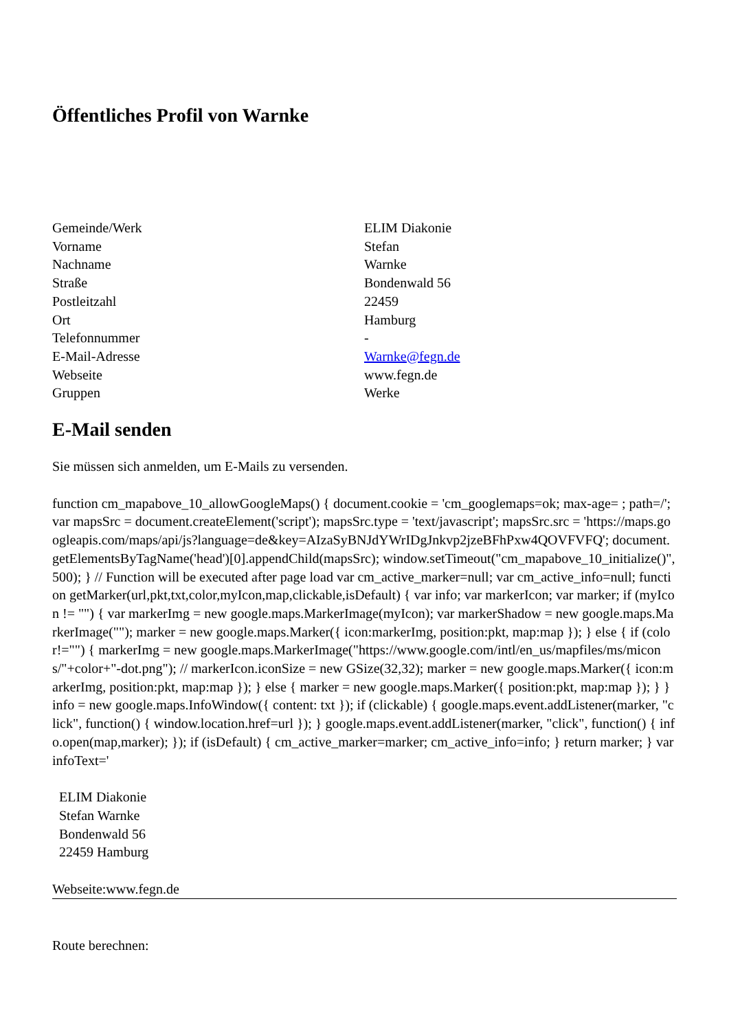Öffentliches Profil von Warnke
| Gemeinde/Werk | ELIM Diakonie |
| Vorname | Stefan |
| Nachname | Warnke |
| Straße | Bondenwald 56 |
| Postleitzahl | 22459 |
| Ort | Hamburg |
| Telefonnummer | - |
| E-Mail-Adresse | Warnke@fegn.de |
| Webseite | www.fegn.de |
| Gruppen | Werke |
E-Mail senden
Sie müssen sich anmelden, um E-Mails zu versenden.
function cm_mapabove_10_allowGoogleMaps() { document.cookie = 'cm_googlemaps=ok; max-age= ; path=/'; var mapsSrc = document.createElement('script'); mapsSrc.type = 'text/javascript'; mapsSrc.src = 'https://maps.googleapis.com/maps/api/js?language=de&key=AIzaSyBNJdYWrIDgJnkvp2jzeBFhPxw4QOVFVFQ'; document.getElementsByTagName('head')[0].appendChild(mapsSrc); window.setTimeout("cm_mapabove_10_initialize()", 500); } // Function will be executed after page load var cm_active_marker=null; var cm_active_info=null; function getMarker(url,pkt,txt,color,myIcon,map,clickable,isDefault) { var info; var markerIcon; var marker; if (myIcon != "") { var markerImg = new google.maps.MarkerImage(myIcon); var markerShadow = new google.maps.MarkerImage(""); marker = new google.maps.Marker({ icon:markerImg, position:pkt, map:map }); } else { if (color!="") { markerImg = new google.maps.MarkerImage("https://www.google.com/intl/en_us/mapfiles/ms/micons/"+color+"-dot.png"); // markerIcon.iconSize = new GSize(32,32); marker = new google.maps.Marker({ icon:markerImg, position:pkt, map:map }); } else { marker = new google.maps.Marker({ position:pkt, map:map }); } } info = new google.maps.InfoWindow({ content: txt }); if (clickable) { google.maps.event.addListener(marker, "click", function() { window.location.href=url }); } google.maps.event.addListener(marker, "click", function() { info.open(map,marker); }); if (isDefault) { cm_active_marker=marker; cm_active_info=info; } return marker; } var infoText='
ELIM Diakonie
Stefan Warnke
Bondenwald 56
22459 Hamburg
Webseite:www.fegn.de
Route berechnen: